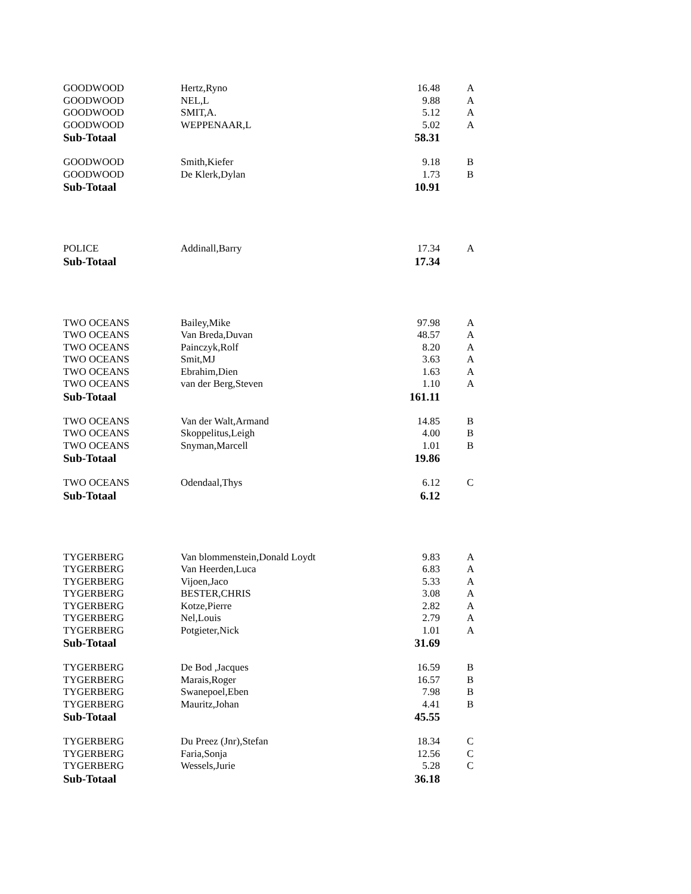| GOODWOOD | Hertz,Ryno | 16.48 | A |
| GOODWOOD | NEL,L | 9.88 | A |
| GOODWOOD | SMIT,A. | 5.12 | A |
| GOODWOOD | WEPPENAAR,L | 5.02 | A |
| Sub-Totaal | | 58.31 | |
| GOODWOOD | Smith,Kiefer | 9.18 | B |
| GOODWOOD | De Klerk,Dylan | 1.73 | B |
| Sub-Totaal | | 10.91 | |
| POLICE | Addinall,Barry | 17.34 | A |
| Sub-Totaal | | 17.34 | |
| TWO OCEANS | Bailey,Mike | 97.98 | A |
| TWO OCEANS | Van Breda,Duvan | 48.57 | A |
| TWO OCEANS | Painczyk,Rolf | 8.20 | A |
| TWO OCEANS | Smit,MJ | 3.63 | A |
| TWO OCEANS | Ebrahim,Dien | 1.63 | A |
| TWO OCEANS | van der Berg,Steven | 1.10 | A |
| Sub-Totaal | | 161.11 | |
| TWO OCEANS | Van der Walt,Armand | 14.85 | B |
| TWO OCEANS | Skoppelitus,Leigh | 4.00 | B |
| TWO OCEANS | Snyman,Marcell | 1.01 | B |
| Sub-Totaal | | 19.86 | |
| TWO OCEANS | Odendaal,Thys | 6.12 | C |
| Sub-Totaal | | 6.12 | |
| TYGERBERG | Van blommenstein,Donald Loydt | 9.83 | A |
| TYGERBERG | Van Heerden,Luca | 6.83 | A |
| TYGERBERG | Vijoen,Jaco | 5.33 | A |
| TYGERBERG | BESTER,CHRIS | 3.08 | A |
| TYGERBERG | Kotze,Pierre | 2.82 | A |
| TYGERBERG | Nel,Louis | 2.79 | A |
| TYGERBERG | Potgieter,Nick | 1.01 | A |
| Sub-Totaal | | 31.69 | |
| TYGERBERG | De Bod ,Jacques | 16.59 | B |
| TYGERBERG | Marais,Roger | 16.57 | B |
| TYGERBERG | Swanepoel,Eben | 7.98 | B |
| TYGERBERG | Mauritz,Johan | 4.41 | B |
| Sub-Totaal | | 45.55 | |
| TYGERBERG | Du Preez (Jnr),Stefan | 18.34 | C |
| TYGERBERG | Faria,Sonja | 12.56 | C |
| TYGERBERG | Wessels,Jurie | 5.28 | C |
| Sub-Totaal | | 36.18 | |